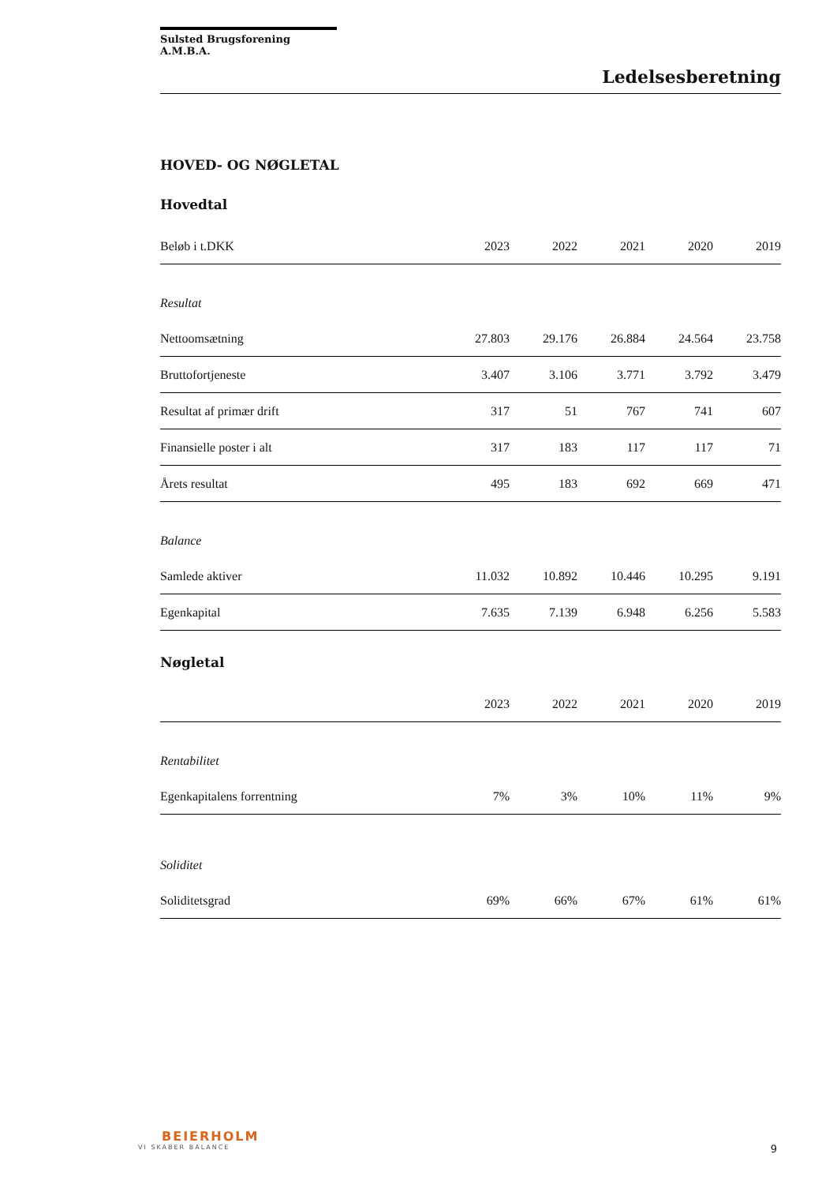Sulsted Brugsforening A.M.B.A.
Ledelsesberetning
HOVED- OG NØGLETAL
Hovedtal
| Beløb i t.DKK | 2023 | 2022 | 2021 | 2020 | 2019 |
| --- | --- | --- | --- | --- | --- |
| Resultat | | | | | |
| Nettoomsætning | 27.803 | 29.176 | 26.884 | 24.564 | 23.758 |
| Bruttofortjeneste | 3.407 | 3.106 | 3.771 | 3.792 | 3.479 |
| Resultat af primær drift | 317 | 51 | 767 | 741 | 607 |
| Finansielle poster i alt | 317 | 183 | 117 | 117 | 71 |
| Årets resultat | 495 | 183 | 692 | 669 | 471 |
| Balance | | | | | |
| Samlede aktiver | 11.032 | 10.892 | 10.446 | 10.295 | 9.191 |
| Egenkapital | 7.635 | 7.139 | 6.948 | 6.256 | 5.583 |
Nøgletal
| | 2023 | 2022 | 2021 | 2020 | 2019 |
| --- | --- | --- | --- | --- | --- |
| Rentabilitet | | | | | |
| Egenkapitalens forrentning | 7% | 3% | 10% | 11% | 9% |
| Soliditet | | | | | |
| Soliditetsgrad | 69% | 66% | 67% | 61% | 61% |
BEIERHOLM
VI SKABER BALANCE
9